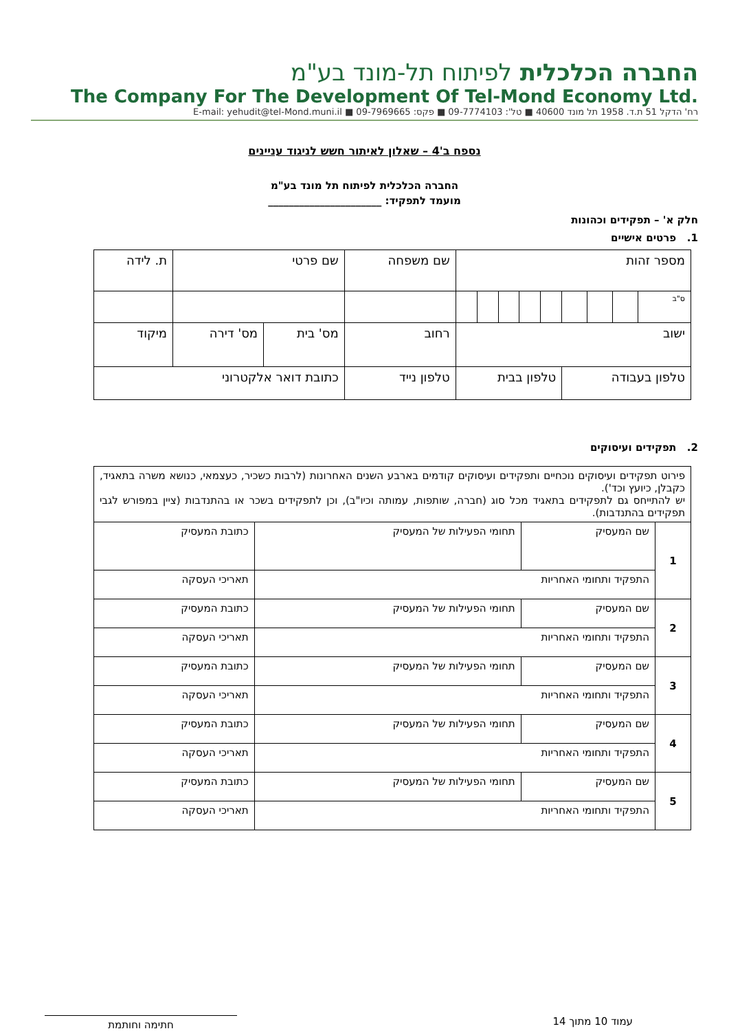החברה הכלכלית לפיתוח תל-מונד בע"מ
The Company For The Development Of Tel-Mond Economy Ltd.
רח' הדקל 51 ת.ד. 1958 תל מונד 40600 ■ טל': 09-7774103 ■ פקס: 09-7969665 ■ E-mail: yehudit@tel-Mond.muni.il
נספח ב'4 – שאלון לאיתור חשש לניגוד עניינים
החברה הכלכלית לפיתוח תל מונד בע"מ
מועמד לתפקיד: ______________________
חלק א' – תפקידים וכהונות
1. פרטים אישיים
| מספר זהות | | | | | | | | | שם משפחה | | שם פרטי | | ת. לידה |
| ס"ב | | | | | | | | | | | | | |
| ישוב | | | | | | | | | רחוב | | מס' בית | מס' דירה | מיקוד |
| טלפון בעבודה | | | | טלפון בבית | | | | | טלפון נייד | כתובת דואר אלקטרוני | | | |
2. תפקידים ועיסוקים
| פירוט תפקידים ועיסוקים נוכחיים ותפקידים ועיסוקים קודמים בארבע השנים האחרונות (לרבות כשכיר, כעצמאי, כנושא משרה בתאגיד, כקבלן, כיועץ וכד'). יש להתייחס גם לתפקידים בתאגיד מכל סוג (חברה, שותפות, עמותה וכיו"ב), וכן לתפקידים בשכר או בהתנדבות (ציין במפורש לגבי תפקידים בהתנדבות). | | | |
| 1 | שם המעסיק | תחומי הפעילות של המעסיק | כתובת המעסיק |
| | התפקיד ותחומי האחריות | | תאריכי העסקה |
| 2 | שם המעסיק | תחומי הפעילות של המעסיק | כתובת המעסיק |
| | התפקיד ותחומי האחריות | | תאריכי העסקה |
| 3 | שם המעסיק | תחומי הפעילות של המעסיק | כתובת המעסיק |
| | התפקיד ותחומי האחריות | | תאריכי העסקה |
| 4 | שם המעסיק | תחומי הפעילות של המעסיק | כתובת המעסיק |
| | התפקיד ותחומי האחריות | | תאריכי העסקה |
| 5 | שם המעסיק | תחומי הפעילות של המעסיק | כתובת המעסיק |
| | התפקיד ותחומי האחריות | | תאריכי העסקה |
עמוד 10 מתוך 14
חתימה וחותמת